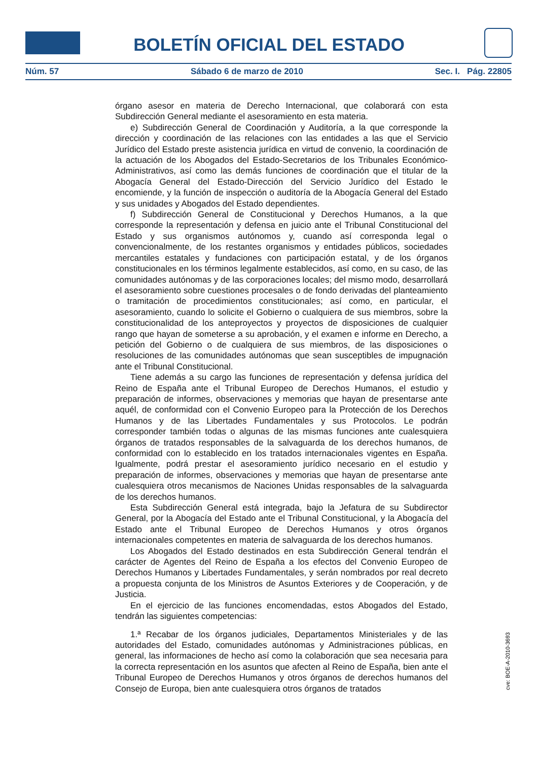BOLETÍN OFICIAL DEL ESTADO
Núm. 57 Sábado 6 de marzo de 2010 Sec. I. Pág. 22805
órgano asesor en materia de Derecho Internacional, que colaborará con esta Subdirección General mediante el asesoramiento en esta materia.
e) Subdirección General de Coordinación y Auditoría, a la que corresponde la dirección y coordinación de las relaciones con las entidades a las que el Servicio Jurídico del Estado preste asistencia jurídica en virtud de convenio, la coordinación de la actuación de los Abogados del Estado-Secretarios de los Tribunales Económico-Administrativos, así como las demás funciones de coordinación que el titular de la Abogacía General del Estado-Dirección del Servicio Jurídico del Estado le encomiende, y la función de inspección o auditoría de la Abogacía General del Estado y sus unidades y Abogados del Estado dependientes.
f) Subdirección General de Constitucional y Derechos Humanos, a la que corresponde la representación y defensa en juicio ante el Tribunal Constitucional del Estado y sus organismos autónomos y, cuando así corresponda legal o convencionalmente, de los restantes organismos y entidades públicos, sociedades mercantiles estatales y fundaciones con participación estatal, y de los órganos constitucionales en los términos legalmente establecidos, así como, en su caso, de las comunidades autónomas y de las corporaciones locales; del mismo modo, desarrollará el asesoramiento sobre cuestiones procesales o de fondo derivadas del planteamiento o tramitación de procedimientos constitucionales; así como, en particular, el asesoramiento, cuando lo solicite el Gobierno o cualquiera de sus miembros, sobre la constitucionalidad de los anteproyectos y proyectos de disposiciones de cualquier rango que hayan de someterse a su aprobación, y el examen e informe en Derecho, a petición del Gobierno o de cualquiera de sus miembros, de las disposiciones o resoluciones de las comunidades autónomas que sean susceptibles de impugnación ante el Tribunal Constitucional.
Tiene además a su cargo las funciones de representación y defensa jurídica del Reino de España ante el Tribunal Europeo de Derechos Humanos, el estudio y preparación de informes, observaciones y memorias que hayan de presentarse ante aquél, de conformidad con el Convenio Europeo para la Protección de los Derechos Humanos y de las Libertades Fundamentales y sus Protocolos. Le podrán corresponder también todas o algunas de las mismas funciones ante cualesquiera órganos de tratados responsables de la salvaguarda de los derechos humanos, de conformidad con lo establecido en los tratados internacionales vigentes en España. Igualmente, podrá prestar el asesoramiento jurídico necesario en el estudio y preparación de informes, observaciones y memorias que hayan de presentarse ante cualesquiera otros mecanismos de Naciones Unidas responsables de la salvaguarda de los derechos humanos.
Esta Subdirección General está integrada, bajo la Jefatura de su Subdirector General, por la Abogacía del Estado ante el Tribunal Constitucional, y la Abogacía del Estado ante el Tribunal Europeo de Derechos Humanos y otros órganos internacionales competentes en materia de salvaguarda de los derechos humanos.
Los Abogados del Estado destinados en esta Subdirección General tendrán el carácter de Agentes del Reino de España a los efectos del Convenio Europeo de Derechos Humanos y Libertades Fundamentales, y serán nombrados por real decreto a propuesta conjunta de los Ministros de Asuntos Exteriores y de Cooperación, y de Justicia.
En el ejercicio de las funciones encomendadas, estos Abogados del Estado, tendrán las siguientes competencias:
1.ª Recabar de los órganos judiciales, Departamentos Ministeriales y de las autoridades del Estado, comunidades autónomas y Administraciones públicas, en general, las informaciones de hecho así como la colaboración que sea necesaria para la correcta representación en los asuntos que afecten al Reino de España, bien ante el Tribunal Europeo de Derechos Humanos y otros órganos de derechos humanos del Consejo de Europa, bien ante cualesquiera otros órganos de tratados
cve: BOE-A-2010-3693